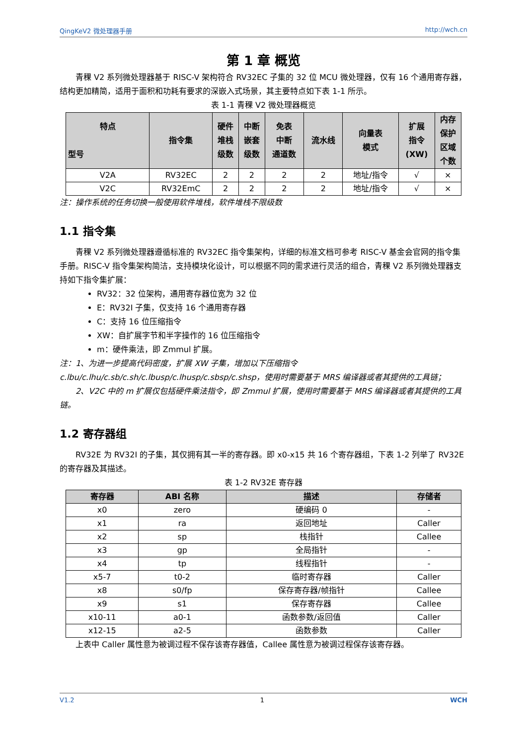QingKeV2 微处理器手册 http://wch.cn
第 1 章 概览
青稞 V2 系列微处理器基于 RISC-V 架构符合 RV32EC 子集的 32 位 MCU 微处理器，仅有 16 个通用寄存器，结构更加精简，适用于面积和功耗有要求的深嵌入式场景，其主要特点如下表 1-1 所示。
表 1-1 青稞 V2 微处理器概览
| 特点 型号 | 指令集 | 硬件 堆栈 级数 | 中断 嵌套 级数 | 免表 中断 通道数 | 流水线 | 向量表 模式 | 扩展 指令 (XW) | 内存 保护 区域 个数 |
| --- | --- | --- | --- | --- | --- | --- | --- | --- |
| V2A | RV32EC | 2 | 2 | 2 | 2 | 地址/指令 | √ | × |
| V2C | RV32EmC | 2 | 2 | 2 | 2 | 地址/指令 | √ | × |
注：操作系统的任务切换一般使用软件堆栈，软件堆栈不限级数
1.1 指令集
青稞 V2 系列微处理器遵循标准的 RV32EC 指令集架构，详细的标准文档可参考 RISC-V 基金会官网的指令集手册。RISC-V 指令集架构简洁，支持模块化设计，可以根据不同的需求进行灵活的组合，青稞 V2 系列微处理器支持如下指令集扩展：
RV32：32 位架构，通用寄存器位宽为 32 位
E：RV32I 子集，仅支持 16 个通用寄存器
C：支持 16 位压缩指令
XW：自扩展字节和半字操作的 16 位压缩指令
m：硬件乘法，即 Zmmul 扩展。
注：1、为进一步提高代码密度，扩展 XW 子集，增加以下压缩指令 c.lbu/c.lhu/c.sb/c.sh/c.lbusp/c.lhusp/c.sbsp/c.shsp，使用时需要基于 MRS 编译器或者其提供的工具链；
2、V2C 中的 m 扩展仅包括硬件乘法指令，即 Zmmul 扩展，使用时需要基于 MRS 编译器或者其提供的工具链。
1.2 寄存器组
RV32E 为 RV32I 的子集，其仅拥有其一半的寄存器。即 x0-x15 共 16 个寄存器组，下表 1-2 列举了 RV32E 的寄存器及其描述。
表 1-2 RV32E 寄存器
| 寄存器 | ABI 名称 | 描述 | 存储者 |
| --- | --- | --- | --- |
| x0 | zero | 硬编码 0 | - |
| x1 | ra | 返回地址 | Caller |
| x2 | sp | 栈指针 | Callee |
| x3 | gp | 全局指针 | - |
| x4 | tp | 线程指针 | - |
| x5-7 | t0-2 | 临时寄存器 | Caller |
| x8 | s0/fp | 保存寄存器/帧指针 | Callee |
| x9 | s1 | 保存寄存器 | Callee |
| x10-11 | a0-1 | 函数参数/返回值 | Caller |
| x12-15 | a2-5 | 函数参数 | Caller |
上表中 Caller 属性意为被调过程不保存该寄存器值，Callee 属性意为被调过程保存该寄存器。
V1.2 1 WCH